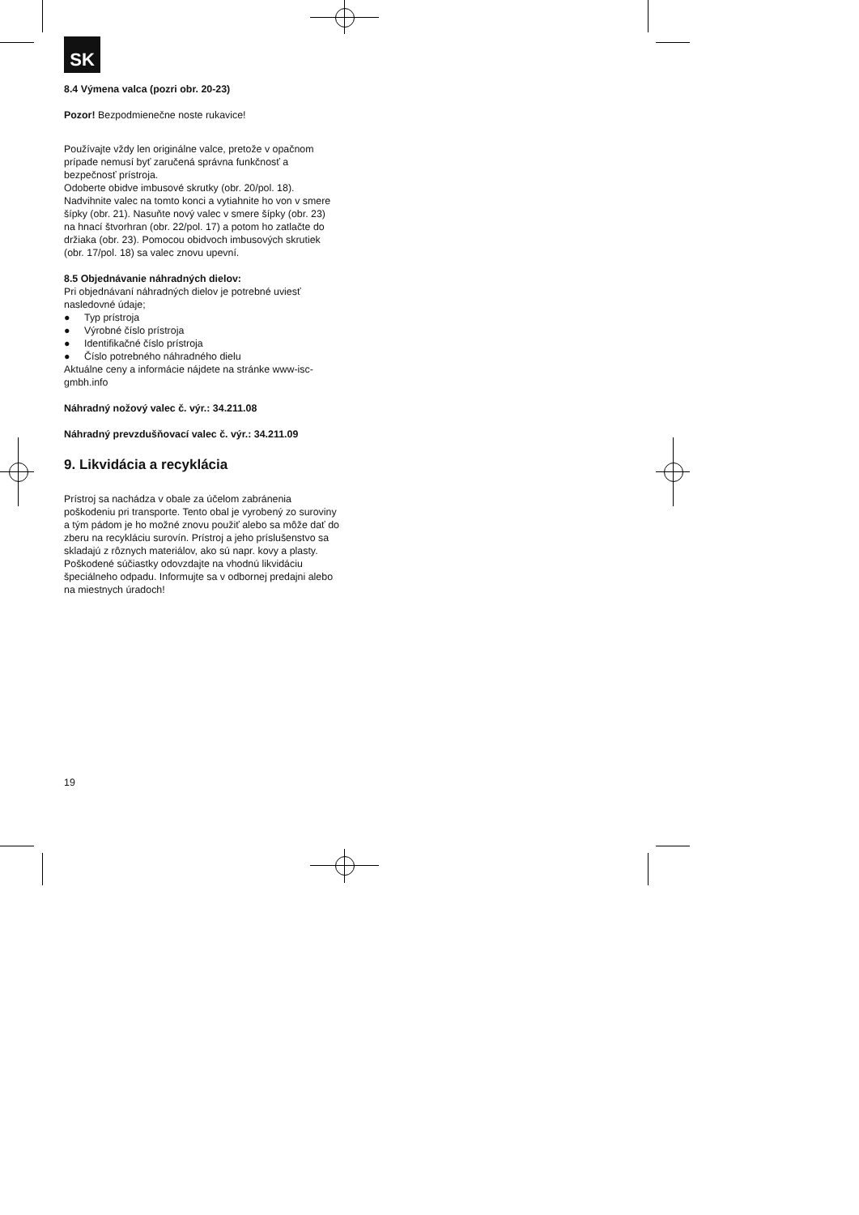SK
8.4 Výmena valca (pozri obr. 20-23)
Pozor! Bezpodmienečne noste rukavice!
Používajte vždy len originálne valce, pretože v opačnom prípade nemusí byť zaručená správna funkčnosť a bezpečnosť prístroja.
Odoberte obidve imbusové skrutky (obr. 20/pol. 18). Nadvihnite valec na tomto konci a vytiahnite ho von v smere šípky (obr. 21). Nasuňte nový valec v smere šípky (obr. 23) na hnací štvorhran (obr. 22/pol. 17) a potom ho zatlačte do držiaka (obr. 23). Pomocou obidvoch imbusových skrutiek (obr. 17/pol. 18) sa valec znovu upevní.
8.5 Objednávanie náhradných dielov:
Pri objednávaní náhradných dielov je potrebné uviesť nasledovné údaje;
● Typ prístroja
● Výrobné číslo prístroja
● Identifikačné číslo prístroja
● Číslo potrebného náhradného dielu
Aktuálne ceny a informácie nájdete na stránke www-isc-gmbh.info
Náhradný nožový valec č. výr.: 34.211.08
Náhradný prevzdušňovací valec č. výr.: 34.211.09
9. Likvidácia a recyklácia
Prístroj sa nachádza v obale za účelom zabránenia poškodeniu pri transporte. Tento obal je vyrobený zo suroviny a tým pádom je ho možné znovu použiť alebo sa môže dať do zberu na recykláciu surovín. Prístroj a jeho príslušenstvo sa skladajú z rôznych materiálov, ako sú napr. kovy a plasty. Poškodené súčiastky odovzdajte na vhodnú likvidáciu špeciálneho odpadu. Informujte sa v odbornej predajni alebo na miestnych úradoch!
19